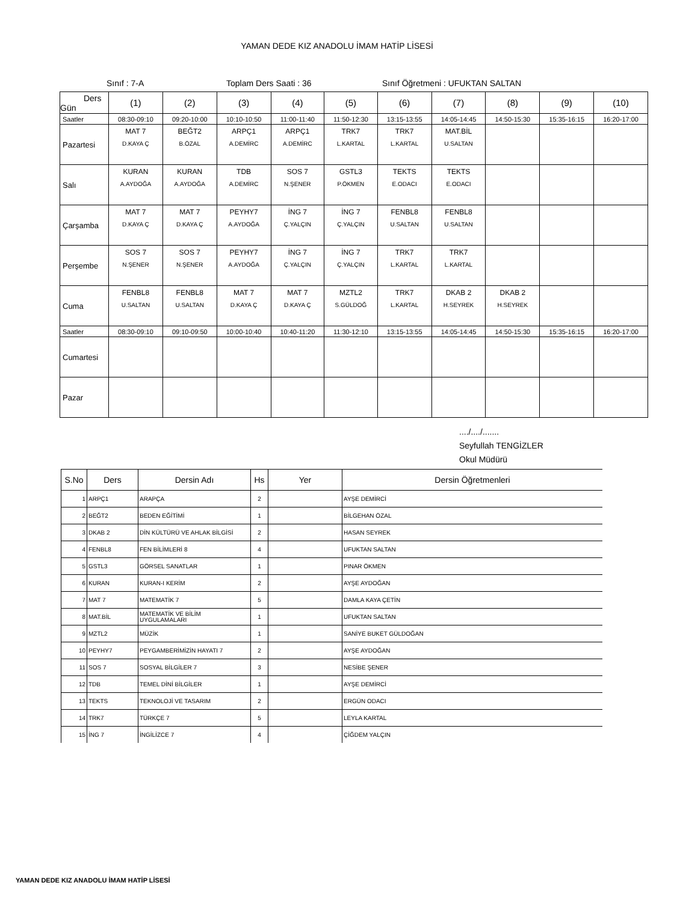YAMAN DEDE KIZ ANADOLU İMAM HATİP LİSESİ
Sınıf : 7-A Toplam Ders Saati : 36 Sınıf Öğretmeni : UFUKTAN SALTAN
| Ders Gün | (1) | (2) | (3) | (4) | (5) | (6) | (7) | (8) | (9) | (10) |
| --- | --- | --- | --- | --- | --- | --- | --- | --- | --- | --- |
| Saatler | 08:30-09:10 | 09:20-10:00 | 10:10-10:50 | 11:00-11:40 | 11:50-12:30 | 13:15-13:55 | 14:05-14:45 | 14:50-15:30 | 15:35-16:15 | 16:20-17:00 |
| Pazartesi | MAT 7 D.KAYA Ç | BEĞT2 B.ÖZAL | ARPÇ1 A.DEMİRC | ARPÇ1 A.DEMİRC | TRK7 L.KARTAL | TRK7 L.KARTAL | MAT.BİL U.SALTAN | | | |
| Salı | KURAN A.AYDOĞA | KURAN A.AYDOĞA | TDB A.DEMİRC | SOS 7 N.ŞENER | GSTL3 P.ÖKMEN | TEKTS E.ODACI | TEKTS E.ODACI | | | |
| Çarşamba | MAT 7 D.KAYA Ç | MAT 7 D.KAYA Ç | PEYHY7 A.AYDOĞA | İNG 7 Ç.YALÇIN | İNG 7 Ç.YALÇIN | FENBL8 U.SALTAN | FENBL8 U.SALTAN | | | |
| Perşembe | SOS 7 N.ŞENER | SOS 7 N.ŞENER | PEYHY7 A.AYDOĞA | İNG 7 Ç.YALÇIN | İNG 7 Ç.YALÇIN | TRK7 L.KARTAL | TRK7 L.KARTAL | | | |
| Cuma | FENBL8 U.SALTAN | FENBL8 U.SALTAN | MAT 7 D.KAYA Ç | MAT 7 D.KAYA Ç | MZTL2 S.GÜLDOĞ | TRK7 L.KARTAL | DKAB 2 H.SEYREK | DKAB 2 H.SEYREK | | |
| Saatler | 08:30-09:10 | 09:10-09:50 | 10:00-10:40 | 10:40-11:20 | 11:30-12:10 | 13:15-13:55 | 14:05-14:45 | 14:50-15:30 | 15:35-16:15 | 16:20-17:00 |
| Cumartesi | | | | | | | | | | |
| Pazar | | | | | | | | | | |
..../..../.......
Seyfullah TENGİZLER
Okul Müdürü
| S.No | Ders | Dersin Adı | Hs | Yer | Dersin Öğretmenleri |
| --- | --- | --- | --- | --- | --- |
| 1 | ARPÇ1 | ARAPÇA | 2 | | AYŞE DEMİRCİ |
| 2 | BEĞT2 | BEDEN EĞİTİMİ | 1 | | BİLGEHAN ÖZAL |
| 3 | DKAB 2 | DİN KÜLTÜRÜ VE AHLAK BİLGİSİ | 2 | | HASAN SEYREK |
| 4 | FENBL8 | FEN BİLİMLERİ 8 | 4 | | UFUKTAN SALTAN |
| 5 | GSTL3 | GÖRSEL SANATLAR | 1 | | PINAR ÖKMEN |
| 6 | KURAN | KURAN-I KERİM | 2 | | AYŞE AYDOĞAN |
| 7 | MAT 7 | MATEMATİK 7 | 5 | | DAMLA KAYA ÇETİN |
| 8 | MAT.BİL | MATEMATİK VE BİLİM UYGULAMALARI | 1 | | UFUKTAN SALTAN |
| 9 | MZTL2 | MÜZİK | 1 | | SANİYE BUKET GÜLDOĞAN |
| 10 | PEYHY7 | PEYGAMBERİMİZİN HAYATI 7 | 2 | | AYŞE AYDOĞAN |
| 11 | SOS 7 | SOSYAL BİLGİLER 7 | 3 | | NESİBE ŞENER |
| 12 | TDB | TEMEL DİNİ BİLGİLER | 1 | | AYŞE DEMİRCİ |
| 13 | TEKTS | TEKNOLOJİ VE TASARIM | 2 | | ERGÜN ODACI |
| 14 | TRK7 | TÜRKÇE 7 | 5 | | LEYLA KARTAL |
| 15 | İNG 7 | İNGİLİZCE 7 | 4 | | ÇİĞDEM YALÇIN |
YAMAN DEDE KIZ ANADOLU İMAM HATİP LİSESİ